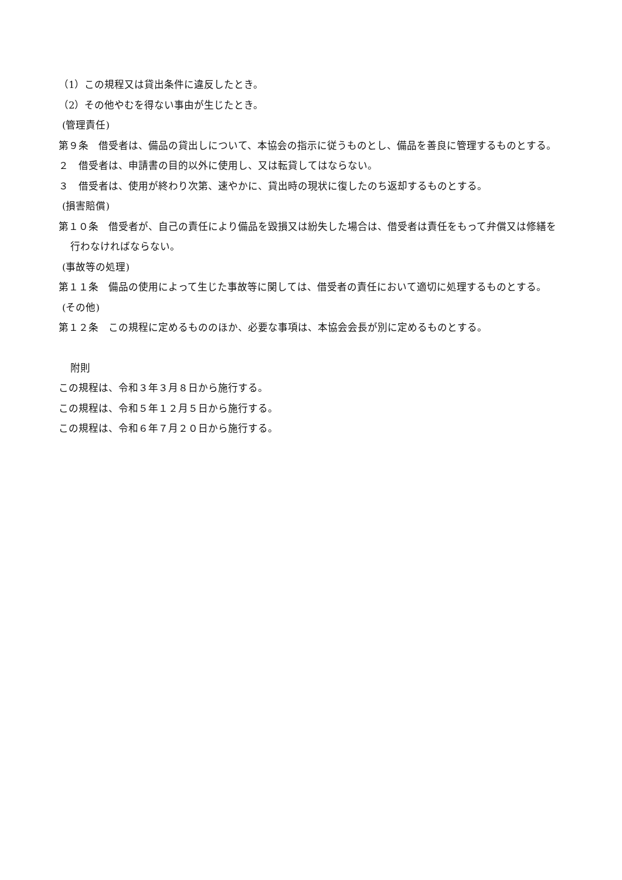（1）この規程又は貸出条件に違反したとき。
（2）その他やむを得ない事由が生じたとき。
(管理責任)
第９条　借受者は、備品の貸出しについて、本協会の指示に従うものとし、備品を善良に管理するものとする。
２　借受者は、申請書の目的以外に使用し、又は転貸してはならない。
３　借受者は、使用が終わり次第、速やかに、貸出時の現状に復したのち返却するものとする。
(損害賠償)
第１０条　借受者が、自己の責任により備品を毀損又は紛失した場合は、借受者は責任をもって弁償又は修繕を行わなければならない。
(事故等の処理)
第１１条　備品の使用によって生じた事故等に関しては、借受者の責任において適切に処理するものとする。
(その他)
第１２条　この規程に定めるもののほか、必要な事項は、本協会会長が別に定めるものとする。
附則
この規程は、令和３年３月８日から施行する。
この規程は、令和５年１２月５日から施行する。
この規程は、令和６年７月２０日から施行する。